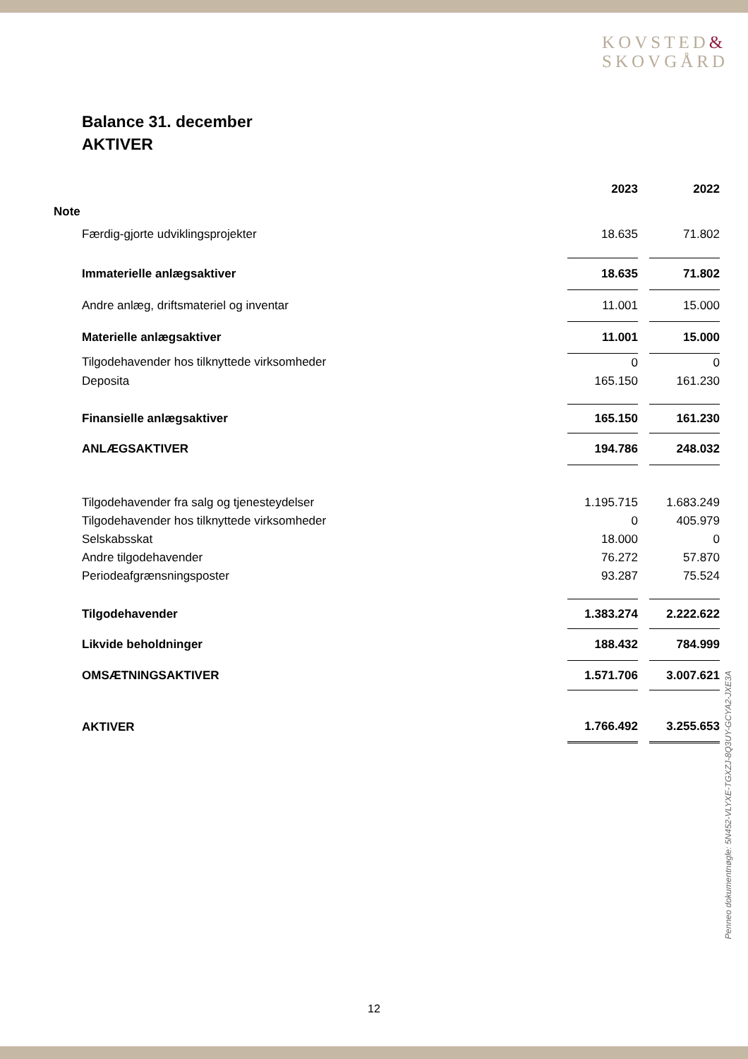KOVSTED&
SKOVGÅRD
Balance 31. december
AKTIVER
Penneo dokumentnøgle: 5N452-VLYXE-TGXZJ-8Q3UY-GCYA2-JXE3A
| | 2023 | | 2022 |
| Note | | | |
| Færdig-gjorte udviklingsprojekter | 18.635 | | 71.802 |
| Immaterielle anlægsaktiver | 18.635 | | 71.802 |
| Andre anlæg, driftsmateriel og inventar | 11.001 | | 15.000 |
| Materielle anlægsaktiver | 11.001 | | 15.000 |
| Tilgodehavender hos tilknyttede virksomheder | 0 | | 0 |
| Deposita | 165.150 | | 161.230 |
| Finansielle anlægsaktiver | 165.150 | | 161.230 |
| ANLÆGSAKTIVER | 194.786 | | 248.032 |
| Tilgodehavender fra salg og tjenesteydelser | 1.195.715 | | 1.683.249 |
| Tilgodehavender hos tilknyttede virksomheder | 0 | | 405.979 |
| Selskabsskat | 18.000 | | 0 |
| Andre tilgodehavender | 76.272 | | 57.870 |
| Periodeafgrænsningsposter | 93.287 | | 75.524 |
| Tilgodehavender | 1.383.274 | | 2.222.622 |
| Likvide beholdninger | 188.432 | | 784.999 |
| OMSÆTNINGSAKTIVER | 1.571.706 | | 3.007.621 |
| AKTIVER | 1.766.492 | | 3.255.653 |
12